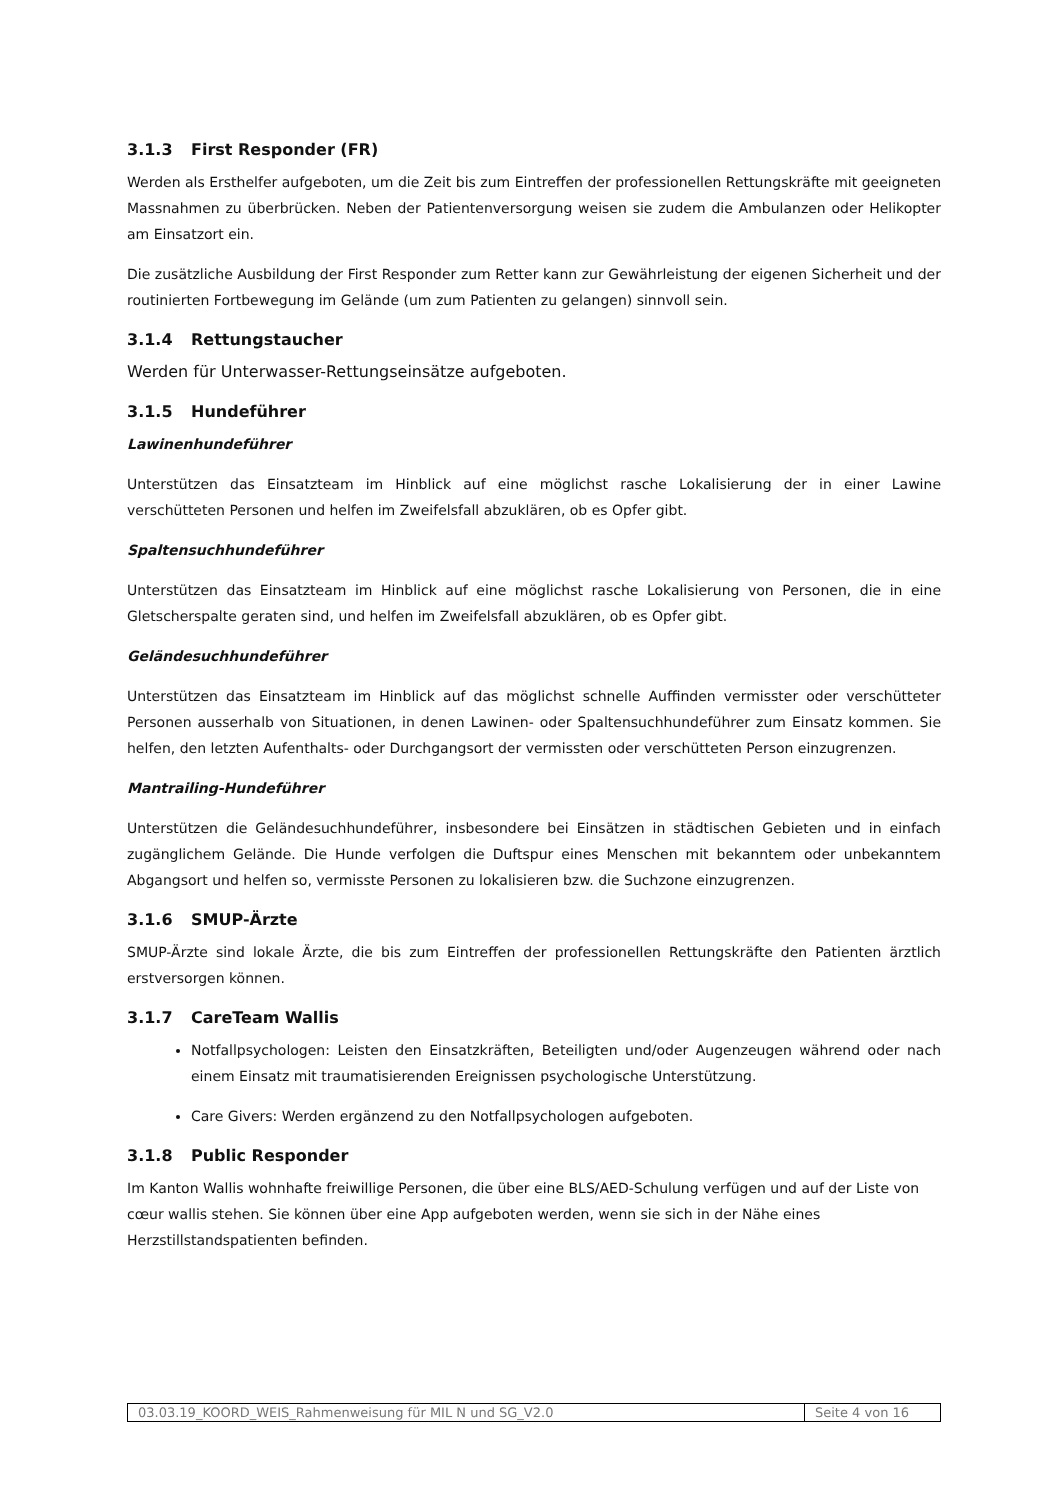3.1.3 First Responder (FR)
Werden als Ersthelfer aufgeboten, um die Zeit bis zum Eintreffen der professionellen Rettungskräfte mit geeigneten Massnahmen zu überbrücken. Neben der Patientenversorgung weisen sie zudem die Ambulanzen oder Helikopter am Einsatzort ein.
Die zusätzliche Ausbildung der First Responder zum Retter kann zur Gewährleistung der eigenen Sicherheit und der routinierten Fortbewegung im Gelände (um zum Patienten zu gelangen) sinnvoll sein.
3.1.4 Rettungstaucher
Werden für Unterwasser-Rettungseinsätze aufgeboten.
3.1.5 Hundeführer
Lawinenhundeführer
Unterstützen das Einsatzteam im Hinblick auf eine möglichst rasche Lokalisierung der in einer Lawine verschütteten Personen und helfen im Zweifelsfall abzuklären, ob es Opfer gibt.
Spaltensuchhundeführer
Unterstützen das Einsatzteam im Hinblick auf eine möglichst rasche Lokalisierung von Personen, die in eine Gletscherspalte geraten sind, und helfen im Zweifelsfall abzuklären, ob es Opfer gibt.
Geländesuchhundeführer
Unterstützen das Einsatzteam im Hinblick auf das möglichst schnelle Auffinden vermisster oder verschütteter Personen ausserhalb von Situationen, in denen Lawinen- oder Spaltensuchhundeführer zum Einsatz kommen. Sie helfen, den letzten Aufenthalts- oder Durchgangsort der vermissten oder verschütteten Person einzugrenzen.
Mantrailing-Hundeführer
Unterstützen die Geländesuchhundeführer, insbesondere bei Einsätzen in städtischen Gebieten und in einfach zugänglichem Gelände. Die Hunde verfolgen die Duftspur eines Menschen mit bekanntem oder unbekanntem Abgangsort und helfen so, vermisste Personen zu lokalisieren bzw. die Suchzone einzugrenzen.
3.1.6 SMUP-Ärzte
SMUP-Ärzte sind lokale Ärzte, die bis zum Eintreffen der professionellen Rettungskräfte den Patienten ärztlich erstversorgen können.
3.1.7 CareTeam Wallis
Notfallpsychologen: Leisten den Einsatzkräften, Beteiligten und/oder Augenzeugen während oder nach einem Einsatz mit traumatisierenden Ereignissen psychologische Unterstützung.
Care Givers: Werden ergänzend zu den Notfallpsychologen aufgeboten.
3.1.8 Public Responder
Im Kanton Wallis wohnhafte freiwillige Personen, die über eine BLS/AED-Schulung verfügen und auf der Liste von cœur wallis stehen. Sie können über eine App aufgeboten werden, wenn sie sich in der Nähe eines Herzstillstandspatienten befinden.
| 03.03.19_KOORD_WEIS_Rahmenweisung für MIL N und SG_V2.0 | Seite 4 von 16 |